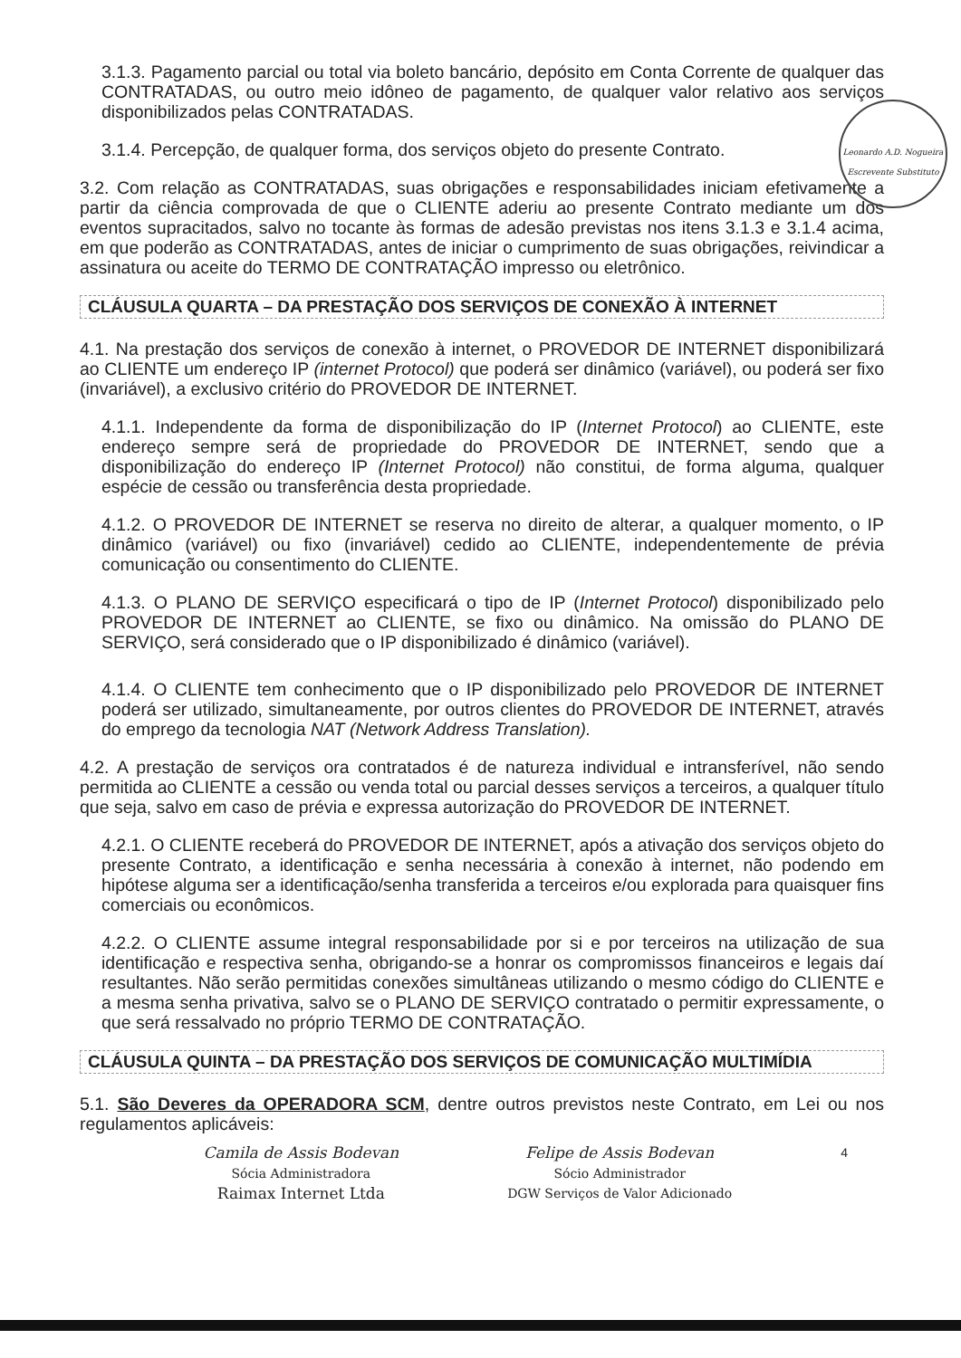Leonardo A.D. Nogueira
Escrevente Substituto
3.1.3. Pagamento parcial ou total via boleto bancário, depósito em Conta Corrente de qualquer das CONTRATADAS, ou outro meio idôneo de pagamento, de qualquer valor relativo aos serviços disponibilizados pelas CONTRATADAS.
3.1.4. Percepção, de qualquer forma, dos serviços objeto do presente Contrato.
3.2. Com relação as CONTRATADAS, suas obrigações e responsabilidades iniciam efetivamente a partir da ciência comprovada de que o CLIENTE aderiu ao presente Contrato mediante um dos eventos supracitados, salvo no tocante às formas de adesão previstas nos itens 3.1.3 e 3.1.4 acima, em que poderão as CONTRATADAS, antes de iniciar o cumprimento de suas obrigações, reivindicar a assinatura ou aceite do TERMO DE CONTRATAÇÃO impresso ou eletrônico.
CLÁUSULA QUARTA – DA PRESTAÇÃO DOS SERVIÇOS DE CONEXÃO À INTERNET
4.1. Na prestação dos serviços de conexão à internet, o PROVEDOR DE INTERNET disponibilizará ao CLIENTE um endereço IP (internet Protocol) que poderá ser dinâmico (variável), ou poderá ser fixo (invariável), a exclusivo critério do PROVEDOR DE INTERNET.
4.1.1. Independente da forma de disponibilização do IP (Internet Protocol) ao CLIENTE, este endereço sempre será de propriedade do PROVEDOR DE INTERNET, sendo que a disponibilização do endereço IP (Internet Protocol) não constitui, de forma alguma, qualquer espécie de cessão ou transferência desta propriedade.
4.1.2. O PROVEDOR DE INTERNET se reserva no direito de alterar, a qualquer momento, o IP dinâmico (variável) ou fixo (invariável) cedido ao CLIENTE, independentemente de prévia comunicação ou consentimento do CLIENTE.
4.1.3. O PLANO DE SERVIÇO especificará o tipo de IP (Internet Protocol) disponibilizado pelo PROVEDOR DE INTERNET ao CLIENTE, se fixo ou dinâmico. Na omissão do PLANO DE SERVIÇO, será considerado que o IP disponibilizado é dinâmico (variável).
4.1.4. O CLIENTE tem conhecimento que o IP disponibilizado pelo PROVEDOR DE INTERNET poderá ser utilizado, simultaneamente, por outros clientes do PROVEDOR DE INTERNET, através do emprego da tecnologia NAT (Network Address Translation).
4.2. A prestação de serviços ora contratados é de natureza individual e intransferível, não sendo permitida ao CLIENTE a cessão ou venda total ou parcial desses serviços a terceiros, a qualquer título que seja, salvo em caso de prévia e expressa autorização do PROVEDOR DE INTERNET.
4.2.1. O CLIENTE receberá do PROVEDOR DE INTERNET, após a ativação dos serviços objeto do presente Contrato, a identificação e senha necessária à conexão à internet, não podendo em hipótese alguma ser a identificação/senha transferida a terceiros e/ou explorada para quaisquer fins comerciais ou econômicos.
4.2.2. O CLIENTE assume integral responsabilidade por si e por terceiros na utilização de sua identificação e respectiva senha, obrigando-se a honrar os compromissos financeiros e legais daí resultantes. Não serão permitidas conexões simultâneas utilizando o mesmo código do CLIENTE e a mesma senha privativa, salvo se o PLANO DE SERVIÇO contratado o permitir expressamente, o que será ressalvado no próprio TERMO DE CONTRATAÇÃO.
CLÁUSULA QUINTA – DA PRESTAÇÃO DOS SERVIÇOS DE COMUNICAÇÃO MULTIMÍDIA
5.1. São Deveres da OPERADORA SCM, dentre outros previstos neste Contrato, em Lei ou nos regulamentos aplicáveis:
Camila de Assis Bodevan
Sócia Administradora
Raimax Internet Ltda
Felipe de Assis Bodevan
Sócio Administrador
DGW Serviços de Valor Adicionado
4